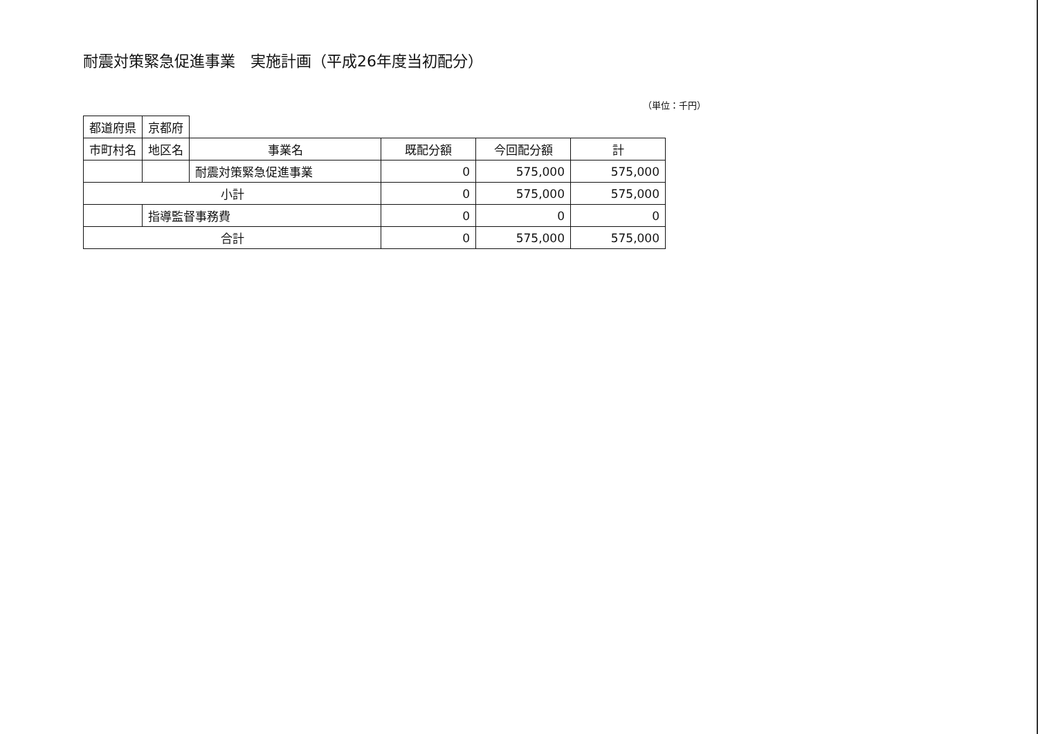耐震対策緊急促進事業　実施計画（平成26年度当初配分）
（単位：千円）
| 都道府県 | 京都府 | | | | |
| 市町村名 | 地区名 | 事業名 | 既配分額 | 今回配分額 | 計 |
| | | 耐震対策緊急促進事業 | 0 | 575,000 | 575,000 |
| 小計 | | | 0 | 575,000 | 575,000 |
| | 指導監督事務費 | | 0 | 0 | 0 |
| 合計 | | | 0 | 575,000 | 575,000 |